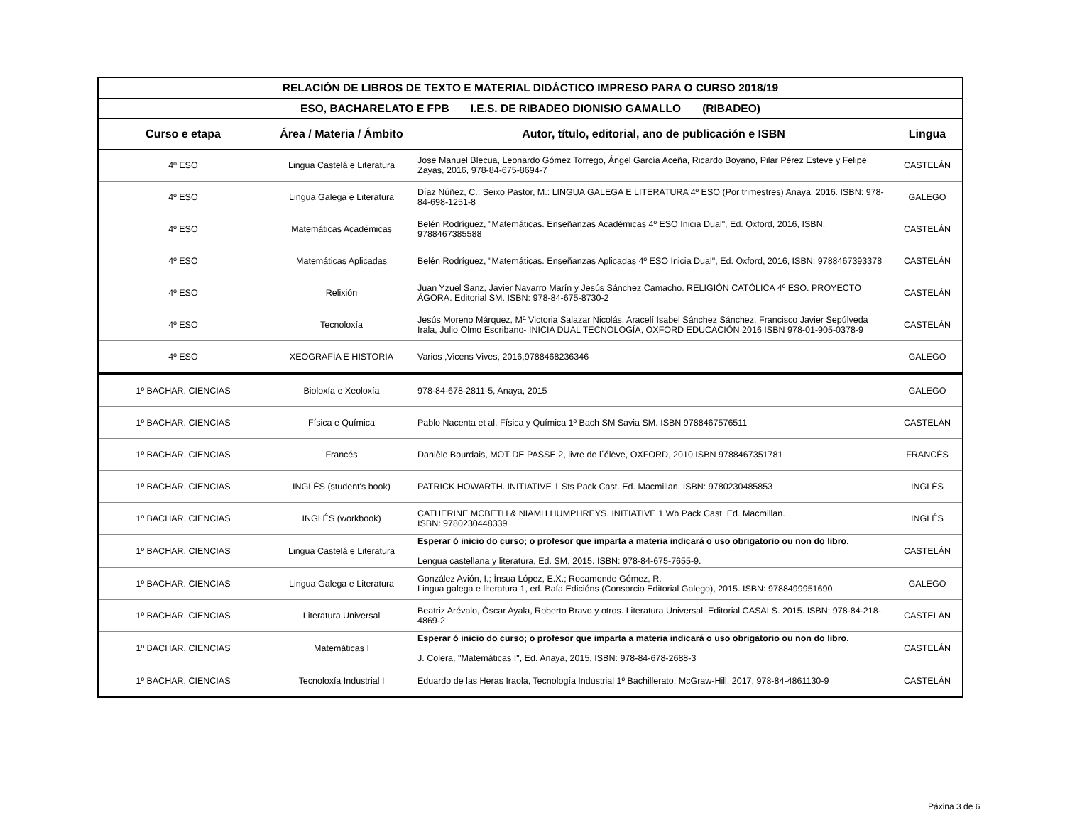| RELACIÓN DE LIBROS DE TEXTO E MATERIAL DIDÁCTICO IMPRESO PARA O CURSO 2018/19 | | | |
| ESO, BACHARELATO E FPB I.E.S. DE RIBADEO DIONISIO GAMALLO (RIBADEO) | | | |
| Curso e etapa | Área / Materia / Ámbito | Autor, título, editorial, ano de publicación e ISBN | Lingua |
| 4º ESO | Lingua Castelá e Literatura | Jose Manuel Blecua, Leonardo Gómez Torrego, Ángel García Aceña, Ricardo Boyano, Pilar Pérez Esteve y Felipe Zayas, 2016, 978-84-675-8694-7 | CASTELÁN |
| 4º ESO | Lingua Galega e Literatura | Díaz Núñez, C.; Seixo Pastor, M.: LINGUA GALEGA E LITERATURA 4º ESO (Por trimestres) Anaya. 2016. ISBN: 978-84-698-1251-8 | GALEGO |
| 4º ESO | Matemáticas Académicas | Belén Rodríguez, "Matemáticas. Enseñanzas Académicas 4º ESO Inicia Dual", Ed. Oxford, 2016, ISBN: 9788467385588 | CASTELÁN |
| 4º ESO | Matemáticas Aplicadas | Belén Rodríguez, "Matemáticas. Enseñanzas Aplicadas 4º ESO Inicia Dual", Ed. Oxford, 2016, ISBN: 9788467393378 | CASTELÁN |
| 4º ESO | Relixión | Juan Yzuel Sanz, Javier Navarro Marín y Jesús Sánchez Camacho. RELIGIÓN CATÓLICA 4º ESO. PROYECTO ÁGORA. Editorial SM. ISBN: 978-84-675-8730-2 | CASTELÁN |
| 4º ESO | Tecnoloxía | Jesús Moreno Márquez, Mª Victoria Salazar Nicolás, Aracelí Isabel Sánchez Sánchez, Francisco Javier Sepúlveda Irala, Julio Olmo Escribano- INICIA DUAL TECNOLOGÍA, OXFORD EDUCACIÓN 2016 ISBN 978-01-905-0378-9 | CASTELÁN |
| 4º ESO | XEOGRAFÍA E HISTORIA | Varios ,Vicens Vives, 2016,9788468236346 | GALEGO |
| 1º BACHAR. CIENCIAS | Bioloxía e Xeoloxía | 978-84-678-2811-5, Anaya, 2015 | GALEGO |
| 1º BACHAR. CIENCIAS | Física e Química | Pablo Nacenta et al. Física y Química 1º Bach SM Savia SM. ISBN 9788467576511 | CASTELÁN |
| 1º BACHAR. CIENCIAS | Francés | Danièle Bourdais, MOT DE PASSE 2, livre de l´élève, OXFORD, 2010 ISBN 9788467351781 | FRANCÉS |
| 1º BACHAR. CIENCIAS | INGLÉS (student's book) | PATRICK HOWARTH. INITIATIVE 1 Sts Pack Cast. Ed. Macmillan. ISBN: 9780230485853 | INGLÉS |
| 1º BACHAR. CIENCIAS | INGLÉS (workbook) | CATHERINE MCBETH & NIAMH HUMPHREYS. INITIATIVE 1 Wb Pack Cast. Ed. Macmillan. ISBN: 9780230448339 | INGLÉS |
| 1º BACHAR. CIENCIAS | Lingua Castelá e Literatura | Esperar ó inicio do curso; o profesor que imparta a materia indicará o uso obrigatorio ou non do libro. Lengua castellana y literatura, Ed. SM, 2015. ISBN: 978-84-675-7655-9. | CASTELÁN |
| 1º BACHAR. CIENCIAS | Lingua Galega e Literatura | González Avión, I.; Ínsua López, E.X.; Rocamonde Gómez, R. Lingua galega e literatura 1, ed. Baía Edicións (Consorcio Editorial Galego), 2015. ISBN: 9788499951690. | GALEGO |
| 1º BACHAR. CIENCIAS | Literatura Universal | Beatriz Arévalo, Óscar Ayala, Roberto Bravo y otros. Literatura Universal. Editorial CASALS. 2015. ISBN: 978-84-218-4869-2 | CASTELÁN |
| 1º BACHAR. CIENCIAS | Matemáticas I | Esperar ó inicio do curso; o profesor que imparta a materia indicará o uso obrigatorio ou non do libro. J. Colera, "Matemáticas I", Ed. Anaya, 2015, ISBN: 978-84-678-2688-3 | CASTELÁN |
| 1º BACHAR. CIENCIAS | Tecnoloxía Industrial I | Eduardo de las Heras Iraola, Tecnología Industrial 1º Bachillerato, McGraw-Hill, 2017, 978-84-4861130-9 | CASTELÁN |
Páxina 3 de 6